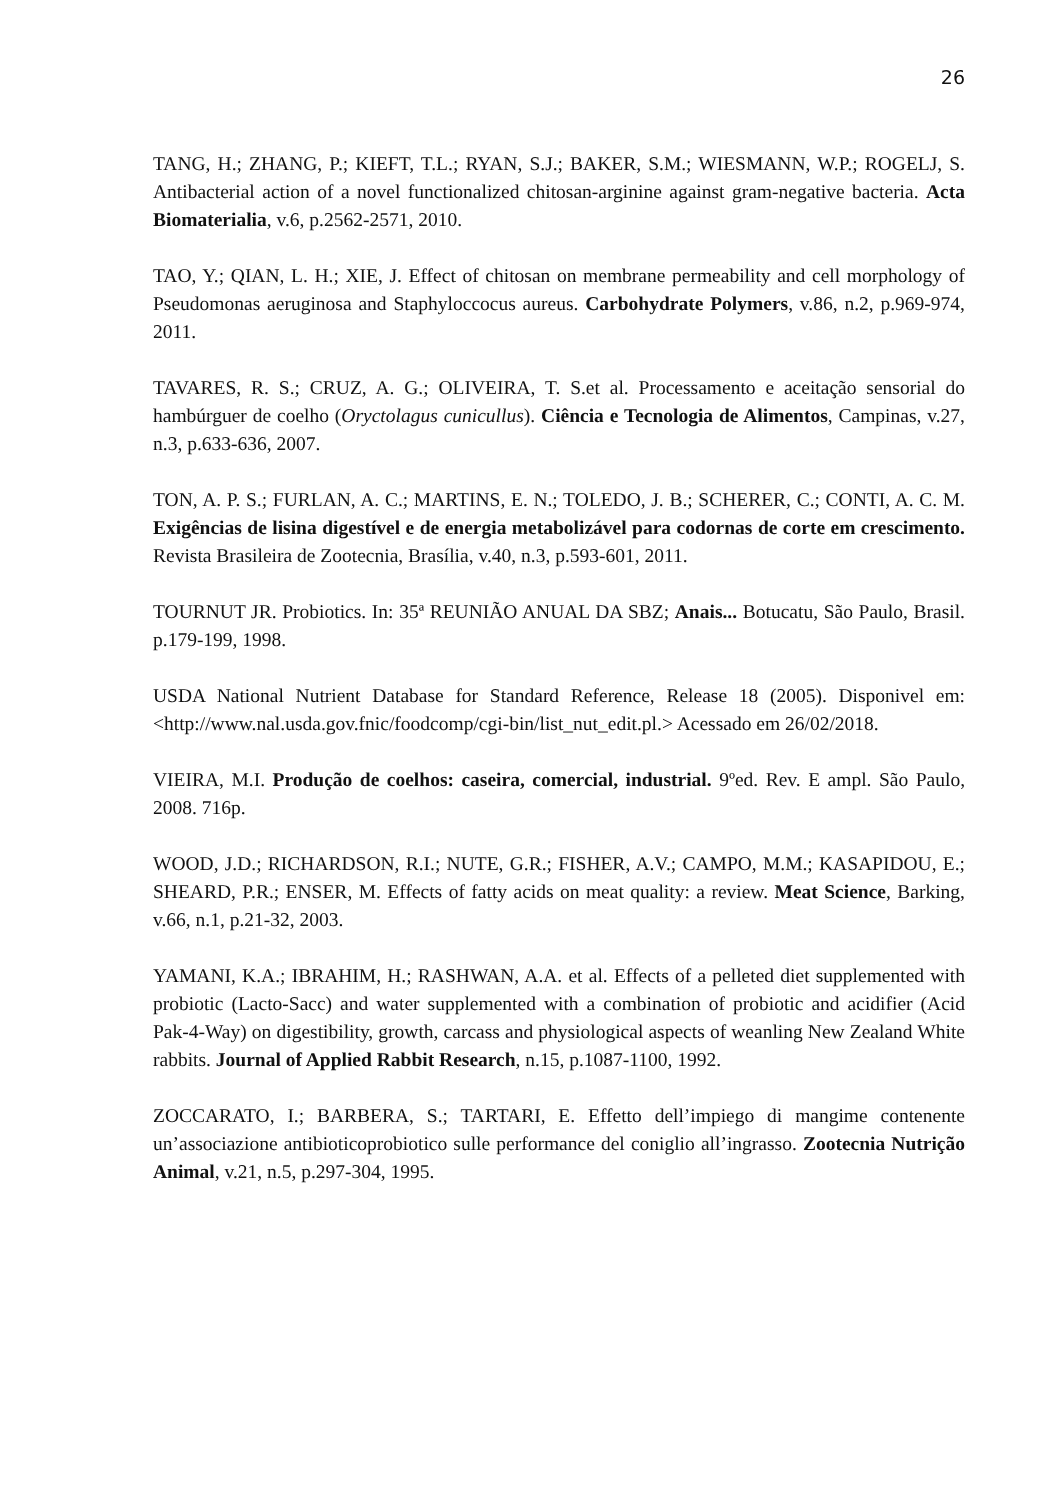26
TANG, H.; ZHANG, P.; KIEFT, T.L.; RYAN, S.J.; BAKER, S.M.; WIESMANN, W.P.; ROGELJ, S. Antibacterial action of a novel functionalized chitosan-arginine against gram-negative bacteria. Acta Biomaterialia, v.6, p.2562-2571, 2010.
TAO, Y.; QIAN, L. H.; XIE, J. Effect of chitosan on membrane permeability and cell morphology of Pseudomonas aeruginosa and Staphyloccocus aureus. Carbohydrate Polymers, v.86, n.2, p.969-974, 2011.
TAVARES, R. S.; CRUZ, A. G.; OLIVEIRA, T. S.et al. Processamento e aceitação sensorial do hambúrguer de coelho (Oryctolagus cunicullus). Ciência e Tecnologia de Alimentos, Campinas, v.27, n.3, p.633-636, 2007.
TON, A. P. S.; FURLAN, A. C.; MARTINS, E. N.; TOLEDO, J. B.; SCHERER, C.; CONTI, A. C. M. Exigências de lisina digestível e de energia metabolizável para codornas de corte em crescimento. Revista Brasileira de Zootecnia, Brasília, v.40, n.3, p.593-601, 2011.
TOURNUT JR. Probiotics. In: 35ª REUNIÃO ANUAL DA SBZ; Anais... Botucatu, São Paulo, Brasil. p.179-199, 1998.
USDA National Nutrient Database for Standard Reference, Release 18 (2005). Disponivel em: <http://www.nal.usda.gov.fnic/foodcomp/cgi-bin/list_nut_edit.pl.> Acessado em 26/02/2018.
VIEIRA, M.I. Produção de coelhos: caseira, comercial, industrial. 9ºed. Rev. E ampl. São Paulo, 2008. 716p.
WOOD, J.D.; RICHARDSON, R.I.; NUTE, G.R.; FISHER, A.V.; CAMPO, M.M.; KASAPIDOU, E.; SHEARD, P.R.; ENSER, M. Effects of fatty acids on meat quality: a review. Meat Science, Barking, v.66, n.1, p.21-32, 2003.
YAMANI, K.A.; IBRAHIM, H.; RASHWAN, A.A. et al. Effects of a pelleted diet supplemented with probiotic (Lacto-Sacc) and water supplemented with a combination of probiotic and acidifier (Acid Pak-4-Way) on digestibility, growth, carcass and physiological aspects of weanling New Zealand White rabbits. Journal of Applied Rabbit Research, n.15, p.1087-1100, 1992.
ZOCCARATO, I.; BARBERA, S.; TARTARI, E. Effetto dell’impiego di mangime contenente un’associazione antibioticoprobiotico sulle performance del coniglio all’ingrasso. Zootecnia Nutrição Animal, v.21, n.5, p.297-304, 1995.